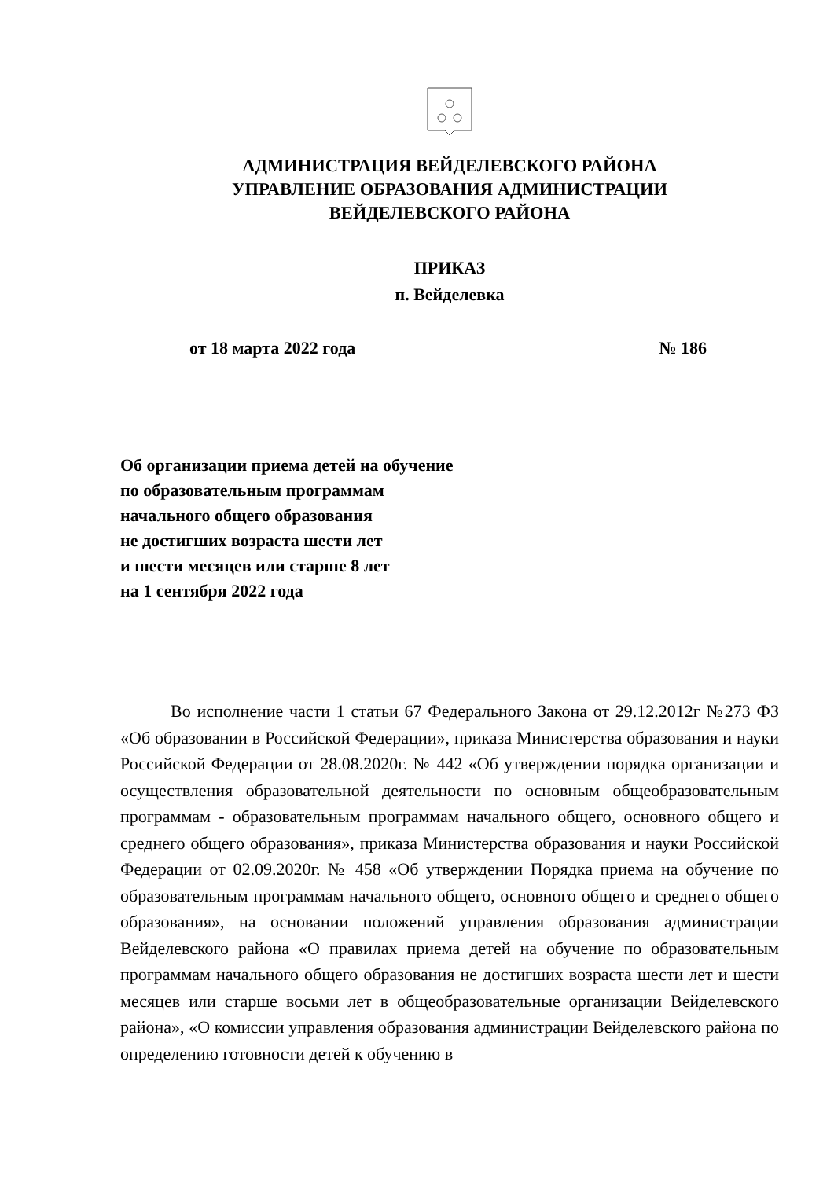АДМИНИСТРАЦИЯ ВЕЙДЕЛЕВСКОГО РАЙОНА
УПРАВЛЕНИЕ ОБРАЗОВАНИЯ АДМИНИСТРАЦИИ
ВЕЙДЕЛЕВСКОГО РАЙОНА
ПРИКАЗ
п. Вейделевка
от 18 марта 2022 года № 186
Об организации приема детей на обучение
по образовательным программам
начального общего образования
не достигших возраста шести лет
и шести месяцев или старше 8 лет
на 1 сентября 2022 года
Во исполнение части 1 статьи 67 Федерального Закона от 29.12.2012г №273 ФЗ «Об образовании в Российской Федерации», приказа Министерства образования и науки Российской Федерации от 28.08.2020г. № 442 «Об утверждении порядка организации и осуществления образовательной деятельности по основным общеобразовательным программам - образовательным программам начального общего, основного общего и среднего общего образования», приказа Министерства образования и науки Российской Федерации от 02.09.2020г. № 458 «Об утверждении Порядка приема на обучение по образовательным программам начального общего, основного общего и среднего общего образования», на основании положений управления образования администрации Вейделевского района «О правилах приема детей на обучение по образовательным программам начального общего образования не достигших возраста шести лет и шести месяцев или старше восьми лет в общеобразовательные организации Вейделевского района», «О комиссии управления образования администрации Вейделевского района по определению готовности детей к обучению в